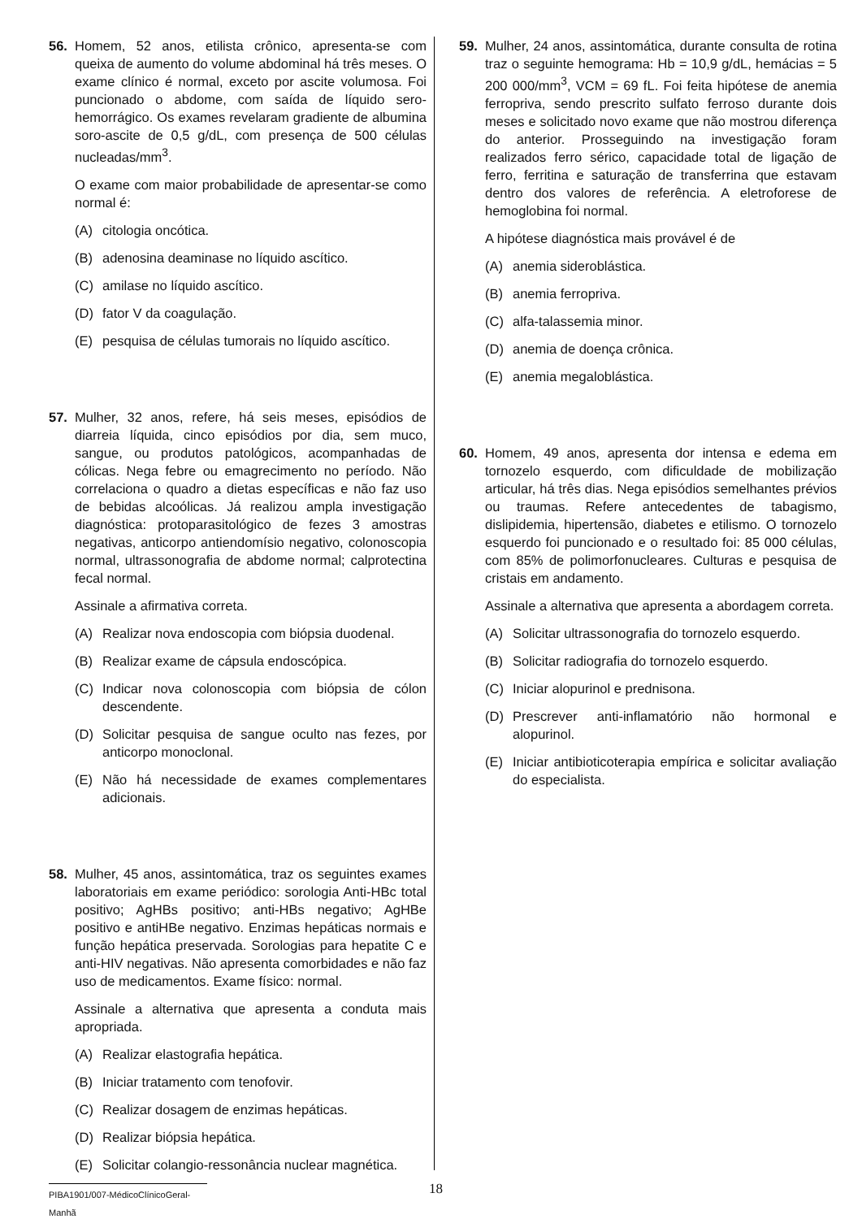56. Homem, 52 anos, etilista crônico, apresenta-se com queixa de aumento do volume abdominal há três meses. O exame clínico é normal, exceto por ascite volumosa. Foi puncionado o abdome, com saída de líquido sero-hemorrágico. Os exames revelaram gradiente de albumina soro-ascite de 0,5 g/dL, com presença de 500 células nucleadas/mm<sup>3</sup>.
O exame com maior probabilidade de apresentar-se como normal é:
(A) citologia oncótica.
(B) adenosina deaminase no líquido ascítico.
(C) amilase no líquido ascítico.
(D) fator V da coagulação.
(E) pesquisa de células tumorais no líquido ascítico.
57. Mulher, 32 anos, refere, há seis meses, episódios de diarreia líquida, cinco episódios por dia, sem muco, sangue, ou produtos patológicos, acompanhadas de cólicas. Nega febre ou emagrecimento no período. Não correlaciona o quadro a dietas específicas e não faz uso de bebidas alcoólicas. Já realizou ampla investigação diagnóstica: protoparasitológico de fezes 3 amostras negativas, anticorpo antiendomísio negativo, colonoscopia normal, ultrassonografia de abdome normal; calprotectina fecal normal.
Assinale a afirmativa correta.
(A) Realizar nova endoscopia com biópsia duodenal.
(B) Realizar exame de cápsula endoscópica.
(C) Indicar nova colonoscopia com biópsia de cólon descendente.
(D) Solicitar pesquisa de sangue oculto nas fezes, por anticorpo monoclonal.
(E) Não há necessidade de exames complementares adicionais.
58. Mulher, 45 anos, assintomática, traz os seguintes exames laboratoriais em exame periódico: sorologia Anti-HBc total positivo; AgHBs positivo; anti-HBs negativo; AgHBe positivo e antiHBe negativo. Enzimas hepáticas normais e função hepática preservada. Sorologias para hepatite C e anti-HIV negativas. Não apresenta comorbidades e não faz uso de medicamentos. Exame físico: normal.
Assinale a alternativa que apresenta a conduta mais apropriada.
(A) Realizar elastografia hepática.
(B) Iniciar tratamento com tenofovir.
(C) Realizar dosagem de enzimas hepáticas.
(D) Realizar biópsia hepática.
(E) Solicitar colangio-ressonância nuclear magnética.
59. Mulher, 24 anos, assintomática, durante consulta de rotina traz o seguinte hemograma: Hb = 10,9 g/dL, hemácias = 5 200 000/mm<sup>3</sup>, VCM = 69 fL. Foi feita hipótese de anemia ferropriva, sendo prescrito sulfato ferroso durante dois meses e solicitado novo exame que não mostrou diferença do anterior. Prosseguindo na investigação foram realizados ferro sérico, capacidade total de ligação de ferro, ferritina e saturação de transferrina que estavam dentro dos valores de referência. A eletroforese de hemoglobina foi normal.
A hipótese diagnóstica mais provável é de
(A) anemia sideroblástica.
(B) anemia ferropriva.
(C) alfa-talassemia minor.
(D) anemia de doença crônica.
(E) anemia megaloblástica.
60. Homem, 49 anos, apresenta dor intensa e edema em tornozelo esquerdo, com dificuldade de mobilização articular, há três dias. Nega episódios semelhantes prévios ou traumas. Refere antecedentes de tabagismo, dislipidemia, hipertensão, diabetes e etilismo. O tornozelo esquerdo foi puncionado e o resultado foi: 85 000 células, com 85% de polimorfonucleares. Culturas e pesquisa de cristais em andamento.
Assinale a alternativa que apresenta a abordagem correta.
(A) Solicitar ultrassonografia do tornozelo esquerdo.
(B) Solicitar radiografia do tornozelo esquerdo.
(C) Iniciar alopurinol e prednisona.
(D) Prescrever anti-inflamatório não hormonal e alopurinol.
(E) Iniciar antibioticoterapia empírica e solicitar avaliação do especialista.
PIBA1901/007-MédicoClínicoGeral-Manhã 18